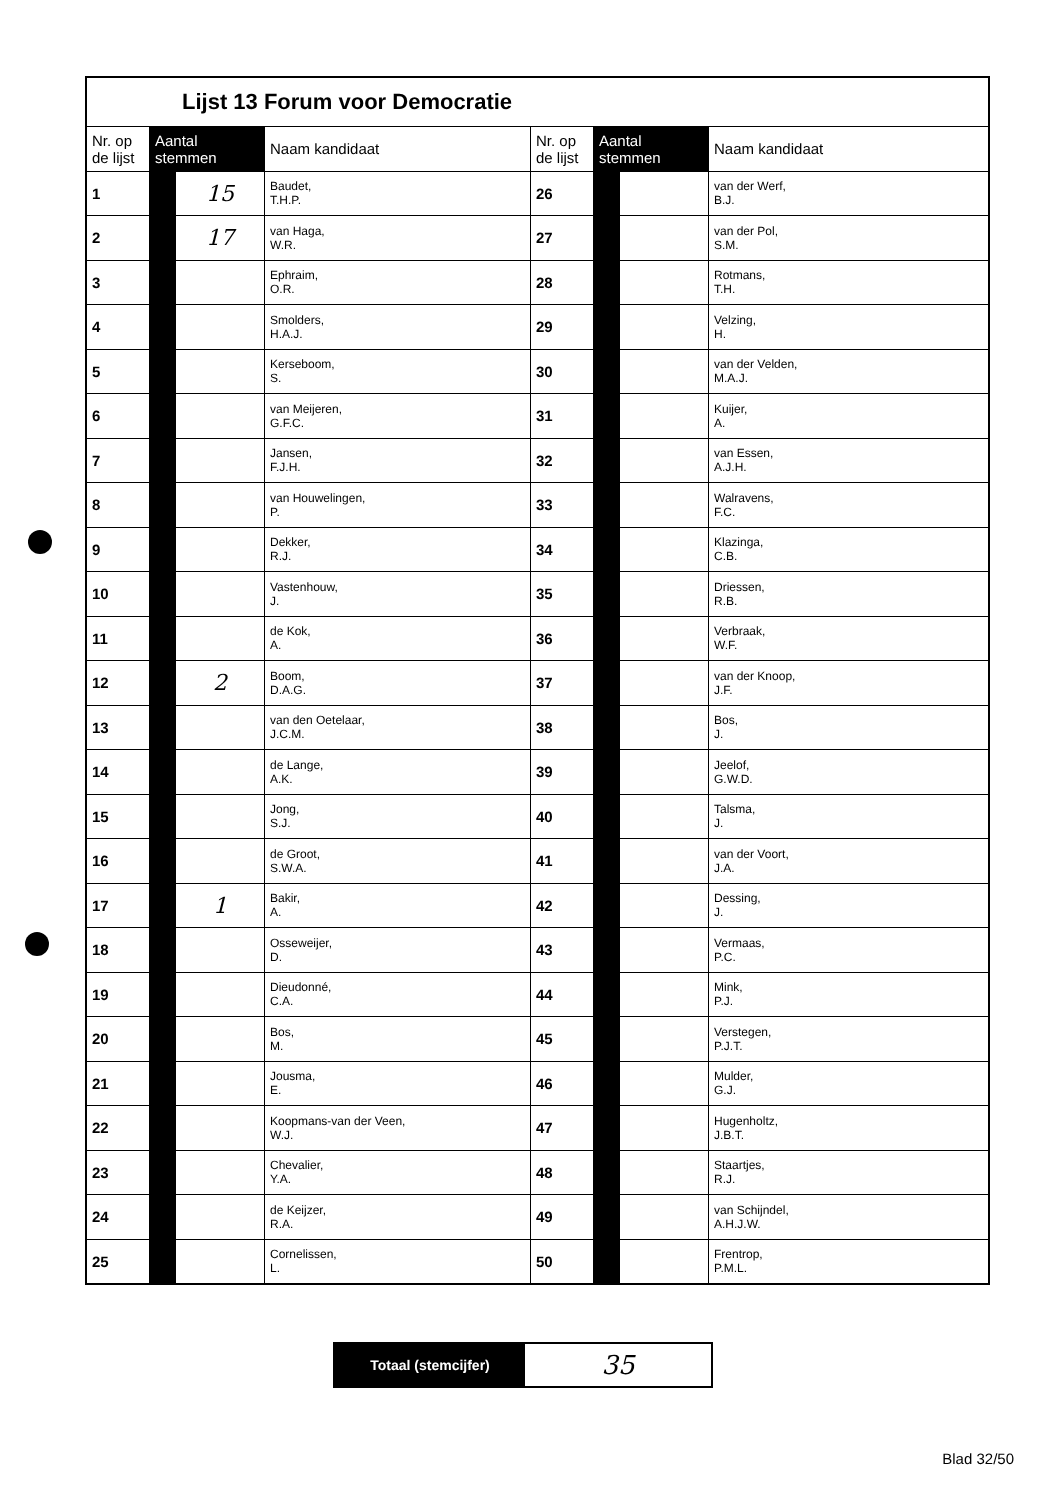| Lijst 13 Forum voor Democratie | | | | | | | |
| Nr. op de lijst | Aantal stemmen | | Naam kandidaat | Nr. op de lijst | Aantal stemmen | | Naam kandidaat |
| 1 | | 15 | Baudet, T.H.P. | 26 | | | van der Werf, B.J. |
| 2 | | 17 | van Haga, W.R. | 27 | | | van der Pol, S.M. |
| 3 | | | Ephraim, O.R. | 28 | | | Rotmans, T.H. |
| 4 | | | Smolders, H.A.J. | 29 | | | Velzing, H. |
| 5 | | | Kerseboom, S. | 30 | | | van der Velden, M.A.J. |
| 6 | | | van Meijeren, G.F.C. | 31 | | | Kuijer, A. |
| 7 | | | Jansen, F.J.H. | 32 | | | van Essen, A.J.H. |
| 8 | | | van Houwelingen, P. | 33 | | | Walravens, F.C. |
| 9 | | | Dekker, R.J. | 34 | | | Klazinga, C.B. |
| 10 | | | Vastenhouw, J. | 35 | | | Driessen, R.B. |
| 11 | | | de Kok, A. | 36 | | | Verbraak, W.F. |
| 12 | | 2 | Boom, D.A.G. | 37 | | | van der Knoop, J.F. |
| 13 | | | van den Oetelaar, J.C.M. | 38 | | | Bos, J. |
| 14 | | | de Lange, A.K. | 39 | | | Jeelof, G.W.D. |
| 15 | | | Jong, S.J. | 40 | | | Talsma, J. |
| 16 | | | de Groot, S.W.A. | 41 | | | van der Voort, J.A. |
| 17 | | 1 | Bakir, A. | 42 | | | Dessing, J. |
| 18 | | | Osseweijer, D. | 43 | | | Vermaas, P.C. |
| 19 | | | Dieudonné, C.A. | 44 | | | Mink, P.J. |
| 20 | | | Bos, M. | 45 | | | Verstegen, P.J.T. |
| 21 | | | Jousma, E. | 46 | | | Mulder, G.J. |
| 22 | | | Koopmans-van der Veen, W.J. | 47 | | | Hugenholtz, J.B.T. |
| 23 | | | Chevalier, Y.A. | 48 | | | Staartjes, R.J. |
| 24 | | | de Keijzer, R.A. | 49 | | | van Schijndel, A.H.J.W. |
| 25 | | | Cornelissen, L. | 50 | | | Frentrop, P.M.L. |
Totaal (stemcijfer)
35
Blad 32/50